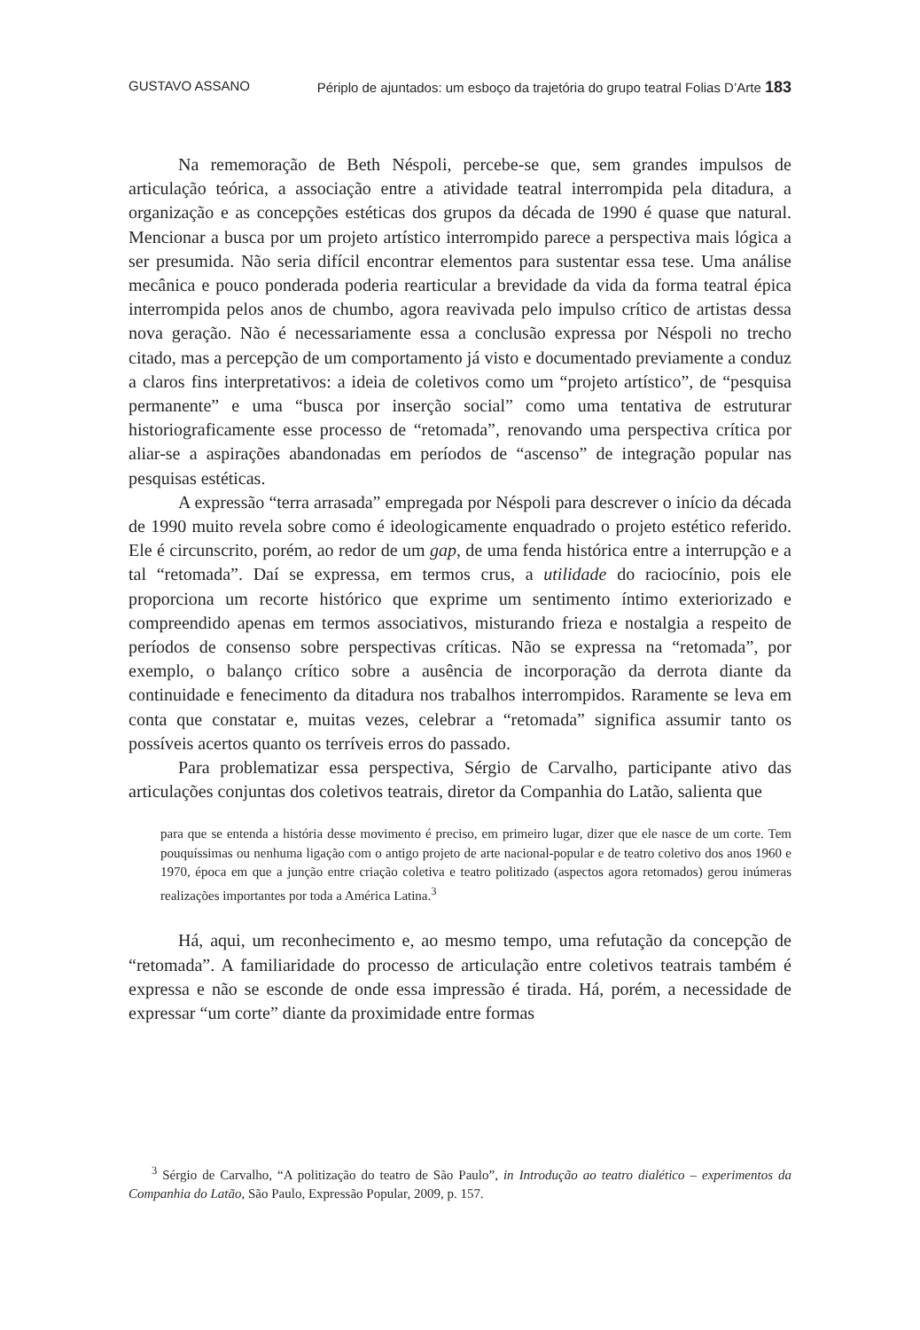GUSTAVO ASSANO Périplo de ajuntados: um esboço da trajetória do grupo teatral Folias D’Arte 183
Na rememoração de Beth Néspoli, percebe-se que, sem grandes impulsos de articulação teórica, a associação entre a atividade teatral interrompida pela ditadura, a organização e as concepções estéticas dos grupos da década de 1990 é quase que natural. Mencionar a busca por um projeto artístico interrompido parece a perspectiva mais lógica a ser presumida. Não seria difícil encontrar elementos para sustentar essa tese. Uma análise mecânica e pouco ponderada poderia rearticular a brevidade da vida da forma teatral épica interrompida pelos anos de chumbo, agora reavivada pelo impulso crítico de artistas dessa nova geração. Não é necessariamente essa a conclusão expressa por Néspoli no trecho citado, mas a percepção de um comportamento já visto e documentado previamente a conduz a claros fins interpretativos: a ideia de coletivos como um “projeto artístico”, de “pesquisa permanente” e uma “busca por inserção social” como uma tentativa de estruturar historiograficamente esse processo de “retomada”, renovando uma perspectiva crítica por aliar-se a aspirações abandonadas em períodos de “ascenso” de integração popular nas pesquisas estéticas.
A expressão “terra arrasada” empregada por Néspoli para descrever o início da década de 1990 muito revela sobre como é ideologicamente enquadrado o projeto estético referido. Ele é circunscrito, porém, ao redor de um gap, de uma fenda histórica entre a interrupção e a tal “retomada”. Daí se expressa, em termos crus, a utilidade do raciocínio, pois ele proporciona um recorte histórico que exprime um sentimento íntimo exteriorizado e compreendido apenas em termos associativos, misturando frieza e nostalgia a respeito de períodos de consenso sobre perspectivas críticas. Não se expressa na “retomada”, por exemplo, o balanço crítico sobre a ausência de incorporação da derrota diante da continuidade e fenecimento da ditadura nos trabalhos interrompidos. Raramente se leva em conta que constatar e, muitas vezes, celebrar a “retomada” significa assumir tanto os possíveis acertos quanto os terríveis erros do passado.
Para problematizar essa perspectiva, Sérgio de Carvalho, participante ativo das articulações conjuntas dos coletivos teatrais, diretor da Companhia do Latão, salienta que
para que se entenda a história desse movimento é preciso, em primeiro lugar, dizer que ele nasce de um corte. Tem pouquíssimas ou nenhuma ligação com o antigo projeto de arte nacional-popular e de teatro coletivo dos anos 1960 e 1970, época em que a junção entre criação coletiva e teatro politizado (aspectos agora retomados) gerou inúmeras realizações importantes por toda a América Latina.<sup>3</sup>
Há, aqui, um reconhecimento e, ao mesmo tempo, uma refutação da concepção de “retomada”. A familiaridade do processo de articulação entre coletivos teatrais também é expressa e não se esconde de onde essa impressão é tirada. Há, porém, a necessidade de expressar “um corte” diante da proximidade entre formas
<sup>3</sup> Sérgio de Carvalho, “A politização do teatro de São Paulo”, in Introdução ao teatro dialético – experimentos da Companhia do Latão, São Paulo, Expressão Popular, 2009, p. 157.